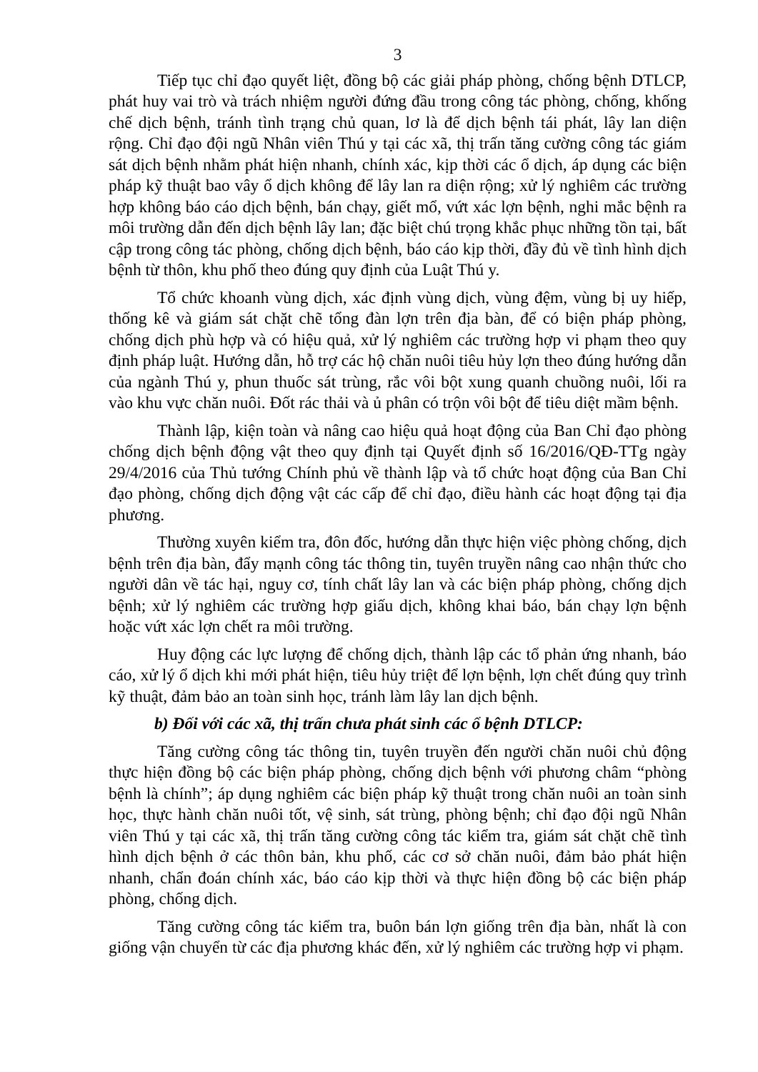3
Tiếp tục chỉ đạo quyết liệt, đồng bộ các giải pháp phòng, chống bệnh DTLCP, phát huy vai trò và trách nhiệm người đứng đầu trong công tác phòng, chống, khống chế dịch bệnh, tránh tình trạng chủ quan, lơ là để dịch bệnh tái phát, lây lan diện rộng. Chỉ đạo đội ngũ Nhân viên Thú y tại các xã, thị trấn tăng cường công tác giám sát dịch bệnh nhằm phát hiện nhanh, chính xác, kịp thời các ổ dịch, áp dụng các biện pháp kỹ thuật bao vây ổ dịch không để lây lan ra diện rộng; xử lý nghiêm các trường hợp không báo cáo dịch bệnh, bán chạy, giết mổ, vứt xác lợn bệnh, nghi mắc bệnh ra môi trường dẫn đến dịch bệnh lây lan; đặc biệt chú trọng khắc phục những tồn tại, bất cập trong công tác phòng, chống dịch bệnh, báo cáo kịp thời, đầy đủ về tình hình dịch bệnh từ thôn, khu phố theo đúng quy định của Luật Thú y.
Tổ chức khoanh vùng dịch, xác định vùng dịch, vùng đệm, vùng bị uy hiếp, thống kê và giám sát chặt chẽ tổng đàn lợn trên địa bàn, để có biện pháp phòng, chống dịch phù hợp và có hiệu quả, xử lý nghiêm các trường hợp vi phạm theo quy định pháp luật. Hướng dẫn, hỗ trợ các hộ chăn nuôi tiêu hủy lợn theo đúng hướng dẫn của ngành Thú y, phun thuốc sát trùng, rắc vôi bột xung quanh chuồng nuôi, lối ra vào khu vực chăn nuôi. Đốt rác thải và ủ phân có trộn vôi bột để tiêu diệt mầm bệnh.
Thành lập, kiện toàn và nâng cao hiệu quả hoạt động của Ban Chỉ đạo phòng chống dịch bệnh động vật theo quy định tại Quyết định số 16/2016/QĐ-TTg ngày 29/4/2016 của Thủ tướng Chính phủ về thành lập và tổ chức hoạt động của Ban Chỉ đạo phòng, chống dịch động vật các cấp để chỉ đạo, điều hành các hoạt động tại địa phương.
Thường xuyên kiểm tra, đôn đốc, hướng dẫn thực hiện việc phòng chống, dịch bệnh trên địa bàn, đẩy mạnh công tác thông tin, tuyên truyền nâng cao nhận thức cho người dân về tác hại, nguy cơ, tính chất lây lan và các biện pháp phòng, chống dịch bệnh; xử lý nghiêm các trường hợp giấu dịch, không khai báo, bán chạy lợn bệnh hoặc vứt xác lợn chết ra môi trường.
Huy động các lực lượng để chống dịch, thành lập các tổ phản ứng nhanh, báo cáo, xử lý ổ dịch khi mới phát hiện, tiêu hủy triệt để lợn bệnh, lợn chết đúng quy trình kỹ thuật, đảm bảo an toàn sinh học, tránh làm lây lan dịch bệnh.
b) Đối với các xã, thị trấn chưa phát sinh các ổ bệnh DTLCP:
Tăng cường công tác thông tin, tuyên truyền đến người chăn nuôi chủ động thực hiện đồng bộ các biện pháp phòng, chống dịch bệnh với phương châm “phòng bệnh là chính”; áp dụng nghiêm các biện pháp kỹ thuật trong chăn nuôi an toàn sinh học, thực hành chăn nuôi tốt, vệ sinh, sát trùng, phòng bệnh; chỉ đạo đội ngũ Nhân viên Thú y tại các xã, thị trấn tăng cường công tác kiểm tra, giám sát chặt chẽ tình hình dịch bệnh ở các thôn bản, khu phố, các cơ sở chăn nuôi, đảm bảo phát hiện nhanh, chẩn đoán chính xác, báo cáo kịp thời và thực hiện đồng bộ các biện pháp phòng, chống dịch.
Tăng cường công tác kiểm tra, buôn bán lợn giống trên địa bàn, nhất là con giống vận chuyển từ các địa phương khác đến, xử lý nghiêm các trường hợp vi phạm.